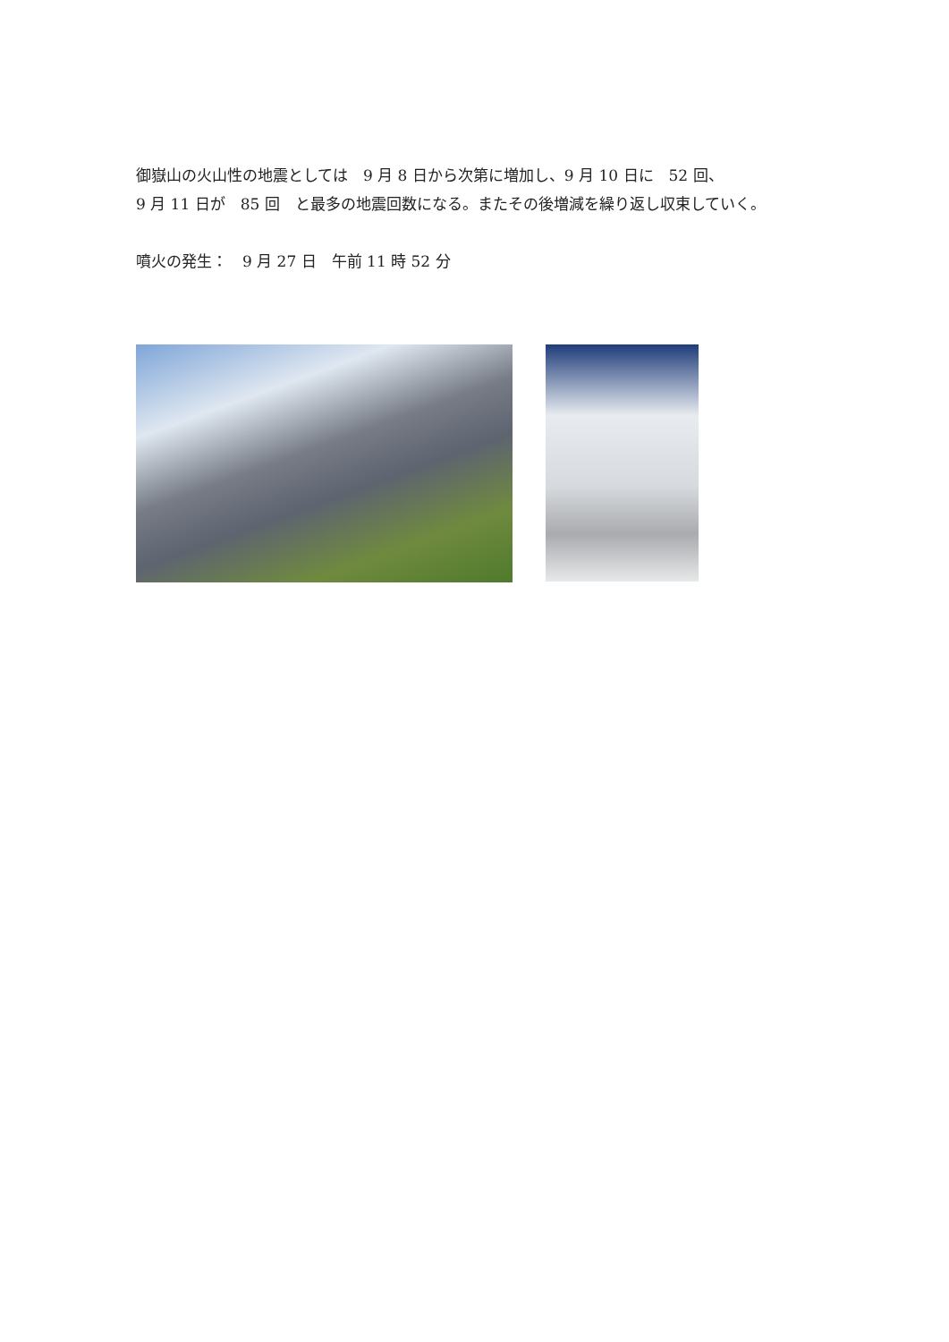御嶽山の火山性の地震としては　9 月 8 日から次第に増加し、9 月 10 日に　52 回、
9 月 11 日が　85 回　と最多の地震回数になる。またその後増減を繰り返し収束していく。
噴火の発生：　9 月 27 日　午前 11 時 52 分